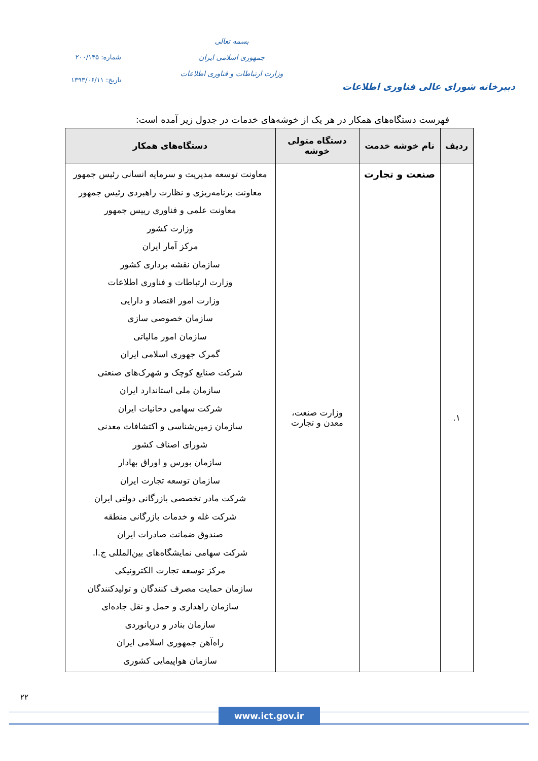دبیرخانه شورای عالی فناوری اطلاعات
بسمه تعالی
جمهوری اسلامی ایران
وزارت ارتباطات و فناوری اطلاعات
شماره: ۲۰۰/۱۴۵
تاریخ: ۱۳۹۳/۰۶/۱۱
فهرست دستگاه‌های همکار در هر یک از خوشه‌های خدمات در جدول زیر آمده است:
| ردیف | نام خوشه خدمت | دستگاه متولی خوشه | دستگاه‌های همکار |
| --- | --- | --- | --- |
| ۱. | صنعت و تجارت | وزارت صنعت، معدن و تجارت | معاونت توسعه مدیریت و سرمایه انسانی رئیس جمهور معاونت برنامه‌ریزی و نظارت راهبردی رئیس جمهور معاونت علمی و فناوری رییس جمهور وزارت کشور مرکز آمار ایران سازمان نقشه برداری کشور وزارت ارتباطات و فناوری اطلاعات وزارت امور اقتصاد و دارایی سازمان خصوصی سازی سازمان امور مالیاتی گمرک جهوری اسلامی ایران شرکت صنایع کوچک و شهرک‌های صنعتی سازمان ملی استاندارد ایران شرکت سهامی دخانیات ایران سازمان زمین‌شناسی و اکتشافات معدنی شورای اصناف کشور سازمان بورس و اوراق بهادار سازمان توسعه تجارت ایران شرکت مادر تخصصی بازرگانی دولتی ایران شرکت غله و خدمات بازرگانی منطقه صندوق ضمانت صادرات ایران شرکت سهامی نمایشگاه‌های بین‌المللی ج.ا. مرکز توسعه تجارت الکترونیکی سازمان حمایت مصرف کنندگان و تولیدکنندگان سازمان راهداری و حمل و نقل جاده‌ای سازمان بنادر و دریانوردی راه‌آهن جمهوری اسلامی ایران سازمان هواپیمایی کشوری |
۲۲
www.ict.gov.ir